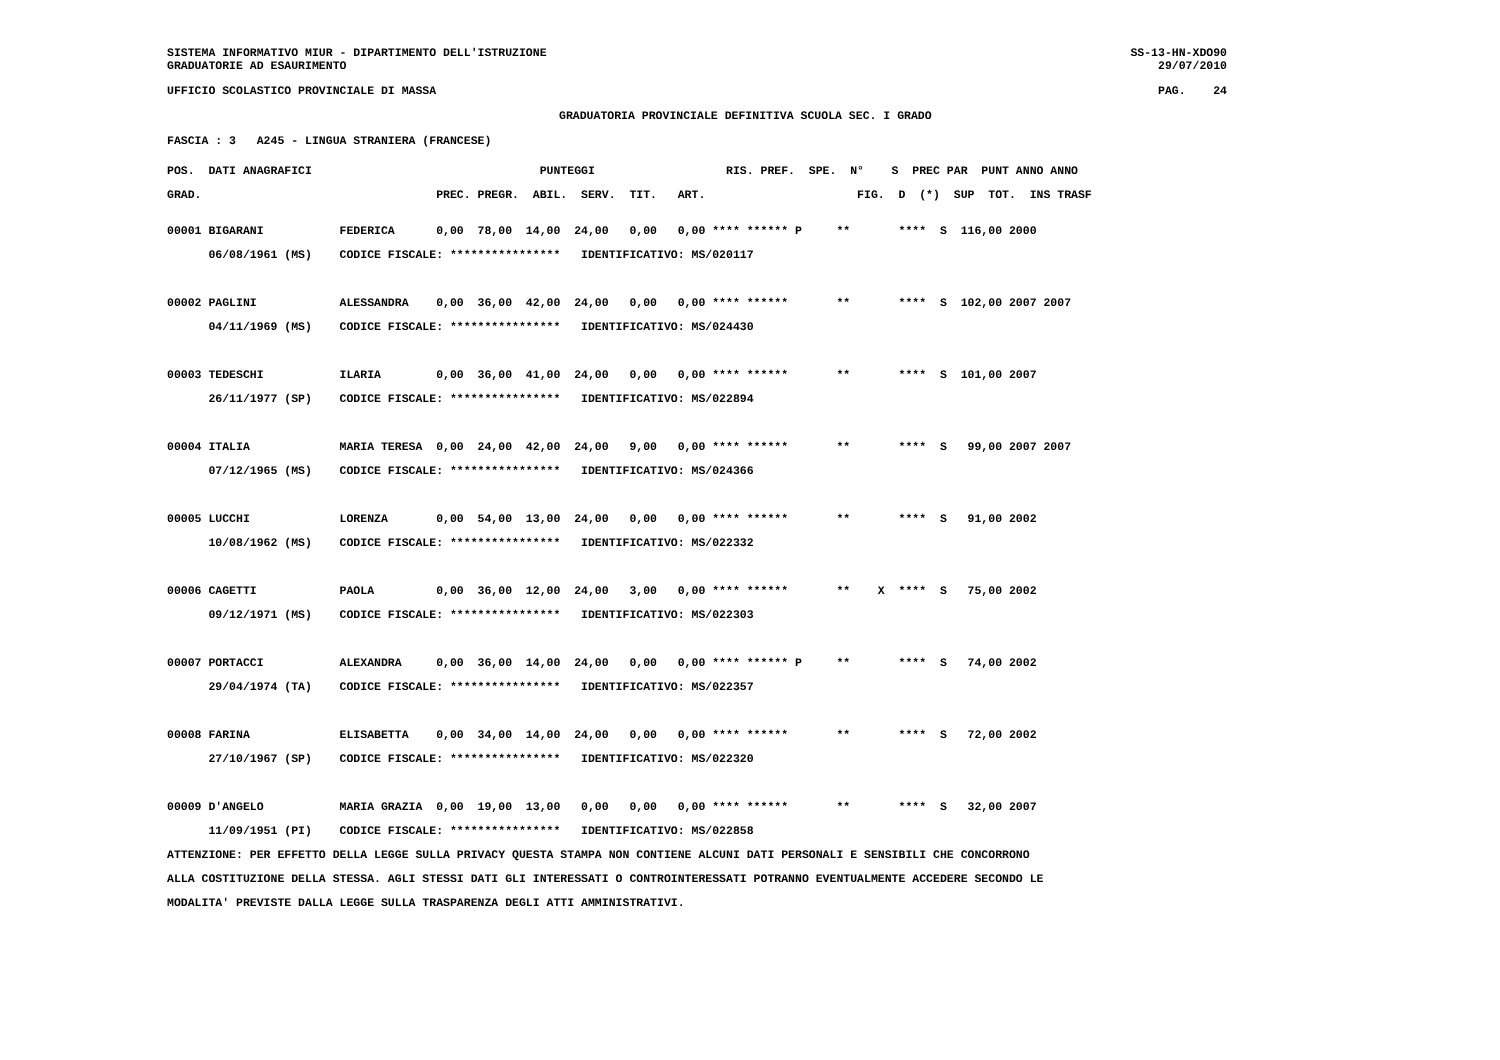SISTEMA INFORMATIVO MIUR - DIPARTIMENTO DELL'ISTRUZIONE
GRADUATORIE AD ESAURIMENTO
SS-13-HN-XDO90
29/07/2010
UFFICIO SCOLASTICO PROVINCIALE DI MASSA
PAG.    24
GRADUATORIA PROVINCIALE DEFINITIVA SCUOLA SEC. I GRADO
FASCIA : 3   A245 - LINGUA STRANIERA (FRANCESE)
POS.  DATI ANAGRAFICI                                 PUNTEGGI                   RIS. PREF.  SPE.  N°    S  PREC PAR  PUNT ANNO ANNO
GRAD.                                  PREC. PREGR.  ABIL.  SERV.  TIT.   ART.                      FIG.  D  (*)  SUP  TOT.  INS TRASF
00001 BIGARANI           FEDERICA      0,00  78,00  14,00  24,00   0,00   0,00 **** ****** P     **       ****  S  116,00 2000
      06/08/1961 (MS)    CODICE FISCALE: ****************   IDENTIFICATIVO: MS/020117

00002 PAGLINI            ALESSANDRA    0,00  36,00  42,00  24,00   0,00   0,00 **** ******       **       ****  S  102,00 2007 2007
      04/11/1969 (MS)    CODICE FISCALE: ****************   IDENTIFICATIVO: MS/024430

00003 TEDESCHI           ILARIA        0,00  36,00  41,00  24,00   0,00   0,00 **** ******       **       ****  S  101,00 2007
      26/11/1977 (SP)    CODICE FISCALE: ****************   IDENTIFICATIVO: MS/022894

00004 ITALIA             MARIA TERESA  0,00  24,00  42,00  24,00   9,00   0,00 **** ******       **       ****  S   99,00 2007 2007
      07/12/1965 (MS)    CODICE FISCALE: ****************   IDENTIFICATIVO: MS/024366

00005 LUCCHI             LORENZA       0,00  54,00  13,00  24,00   0,00   0,00 **** ******       **       ****  S   91,00 2002
      10/08/1962 (MS)    CODICE FISCALE: ****************   IDENTIFICATIVO: MS/022332

00006 CAGETTI            PAOLA         0,00  36,00  12,00  24,00   3,00   0,00 **** ******       **    X  ****  S   75,00 2002
      09/12/1971 (MS)    CODICE FISCALE: ****************   IDENTIFICATIVO: MS/022303

00007 PORTACCI           ALEXANDRA     0,00  36,00  14,00  24,00   0,00   0,00 **** ****** P     **       ****  S   74,00 2002
      29/04/1974 (TA)    CODICE FISCALE: ****************   IDENTIFICATIVO: MS/022357

00008 FARINA             ELISABETTA    0,00  34,00  14,00  24,00   0,00   0,00 **** ******       **       ****  S   72,00 2002
      27/10/1967 (SP)    CODICE FISCALE: ****************   IDENTIFICATIVO: MS/022320

00009 D'ANGELO           MARIA GRAZIA  0,00  19,00  13,00   0,00   0,00   0,00 **** ******       **       ****  S   32,00 2007
      11/09/1951 (PI)    CODICE FISCALE: ****************   IDENTIFICATIVO: MS/022858
ATTENZIONE: PER EFFETTO DELLA LEGGE SULLA PRIVACY QUESTA STAMPA NON CONTIENE ALCUNI DATI PERSONALI E SENSIBILI CHE CONCORRONO
ALLA COSTITUZIONE DELLA STESSA. AGLI STESSI DATI GLI INTERESSATI O CONTROINTERESSATI POTRANNO EVENTUALMENTE ACCEDERE SECONDO LE
MODALITA' PREVISTE DALLA LEGGE SULLA TRASPARENZA DEGLI ATTI AMMINISTRATIVI.